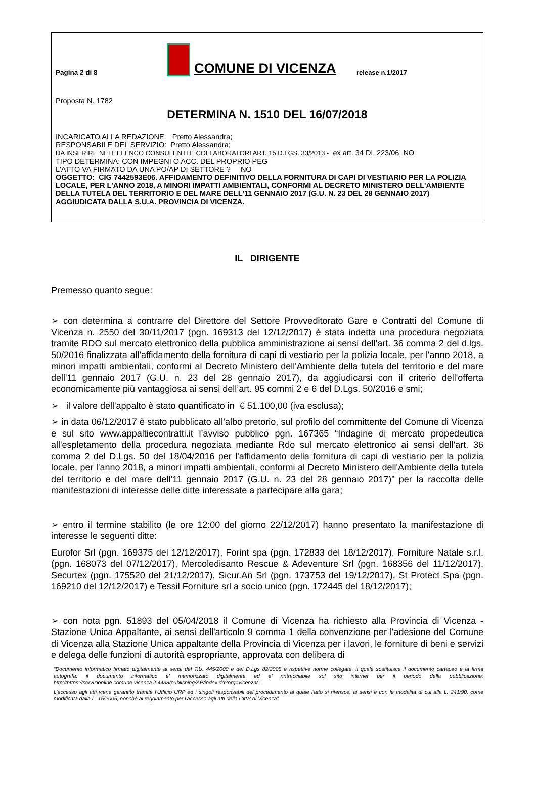Pagina 2 di 8
COMUNE DI VICENZA
release n.1/2017
Proposta N. 1782
DETERMINA N. 1510 DEL 16/07/2018
INCARICATO ALLA REDAZIONE: Pretto Alessandra;
RESPONSABILE DEL SERVIZIO: Pretto Alessandra;
DA INSERIRE NELL’ELENCO CONSULENTI E COLLABORATORI ART. 15 D.LGS. 33/2013 - ex art. 34 DL 223/06 NO
TIPO DETERMINA: CON IMPEGNI O ACC. DEL PROPRIO PEG
L'ATTO VA FIRMATO DA UNA PO/AP DI SETTORE ? NO
OGGETTO: CIG 7442593E06. AFFIDAMENTO DEFINITIVO DELLA FORNITURA DI CAPI DI VESTIARIO PER LA POLIZIA LOCALE, PER L'ANNO 2018, A MINORI IMPATTI AMBIENTALI, CONFORMI AL DECRETO MINISTERO DELL'AMBIENTE DELLA TUTELA DEL TERRITORIO E DEL MARE DELL'11 GENNAIO 2017 (G.U. N. 23 DEL 28 GENNAIO 2017) AGGIUDICATA DALLA S.U.A. PROVINCIA DI VICENZA.
IL DIRIGENTE
Premesso quanto segue:
➢ con determina a contrarre del Direttore del Settore Provveditorato Gare e Contratti del Comune di Vicenza n. 2550 del 30/11/2017 (pgn. 169313 del 12/12/2017) è stata indetta una procedura negoziata tramite RDO sul mercato elettronico della pubblica amministrazione ai sensi dell'art. 36 comma 2 del d.lgs. 50/2016 finalizzata all'affidamento della fornitura di capi di vestiario per la polizia locale, per l'anno 2018, a minori impatti ambientali, conformi al Decreto Ministero dell'Ambiente della tutela del territorio e del mare dell'11 gennaio 2017 (G.U. n. 23 del 28 gennaio 2017), da aggiudicarsi con il criterio dell'offerta economicamente più vantaggiosa ai sensi dell’art. 95 commi 2 e 6 del D.Lgs. 50/2016 e smi;
➢ il valore dell'appalto è stato quantificato in € 51.100,00 (iva esclusa);
➢ in data 06/12/2017 è stato pubblicato all’albo pretorio, sul profilo del committente del Comune di Vicenza e sul sito www.appaltiecontratti.it l’avviso pubblico pgn. 167365 “Indagine di mercato propedeutica all'espletamento della procedura negoziata mediante Rdo sul mercato elettronico ai sensi dell'art. 36 comma 2 del D.Lgs. 50 del 18/04/2016 per l'affidamento della fornitura di capi di vestiario per la polizia locale, per l'anno 2018, a minori impatti ambientali, conformi al Decreto Ministero dell'Ambiente della tutela del territorio e del mare dell'11 gennaio 2017 (G.U. n. 23 del 28 gennaio 2017)” per la raccolta delle manifestazioni di interesse delle ditte interessate a partecipare alla gara;
➢ entro il termine stabilito (le ore 12:00 del giorno 22/12/2017) hanno presentato la manifestazione di interesse le seguenti ditte:
Eurofor Srl (pgn. 169375 del 12/12/2017), Forint spa (pgn. 172833 del 18/12/2017), Forniture Natale s.r.l. (pgn. 168073 del 07/12/2017), Mercoledisanto Rescue & Adeventure Srl (pgn. 168356 del 11/12/2017), Securtex (pgn. 175520 del 21/12/2017), Sicur.An Srl (pgn. 173753 del 19/12/2017), St Protect Spa (pgn. 169210 del 12/12/2017) e Tessil Forniture srl a socio unico (pgn. 172445 del 18/12/2017);
➢ con nota pgn. 51893 del 05/04/2018 il Comune di Vicenza ha richiesto alla Provincia di Vicenza - Stazione Unica Appaltante, ai sensi dell'articolo 9 comma 1 della convenzione per l'adesione del Comune di Vicenza alla Stazione Unica appaltante della Provincia di Vicenza per i lavori, le forniture di beni e servizi e delega delle funzioni di autorità espropriante, approvata con delibera di
“Documento informatico firmato digitalmente ai sensi del T.U. 445/2000 e del D.Lgs 82/2005 e rispettive norme collegate, il quale sostituisce il documento cartaceo e la firma autografa; il documento informatico e’ memorizzato digitalmente ed e’ rintracciabile sul sito internet per il periodo della pubblicazione: http://https://servizionline.comune.vicenza.it:4438/publishing/AP/index.do?org=vicenza/ .
L’accesso agli atti viene garantito tramite l’Ufficio URP ed i singoli responsabili del procedimento al quale l’atto si riferisce, ai sensi e con le modalità di cui alla L. 241/90, come modificata dalla L. 15/2005, nonché al regolamento per l’accesso agli atti della Citta' di Vicenza”